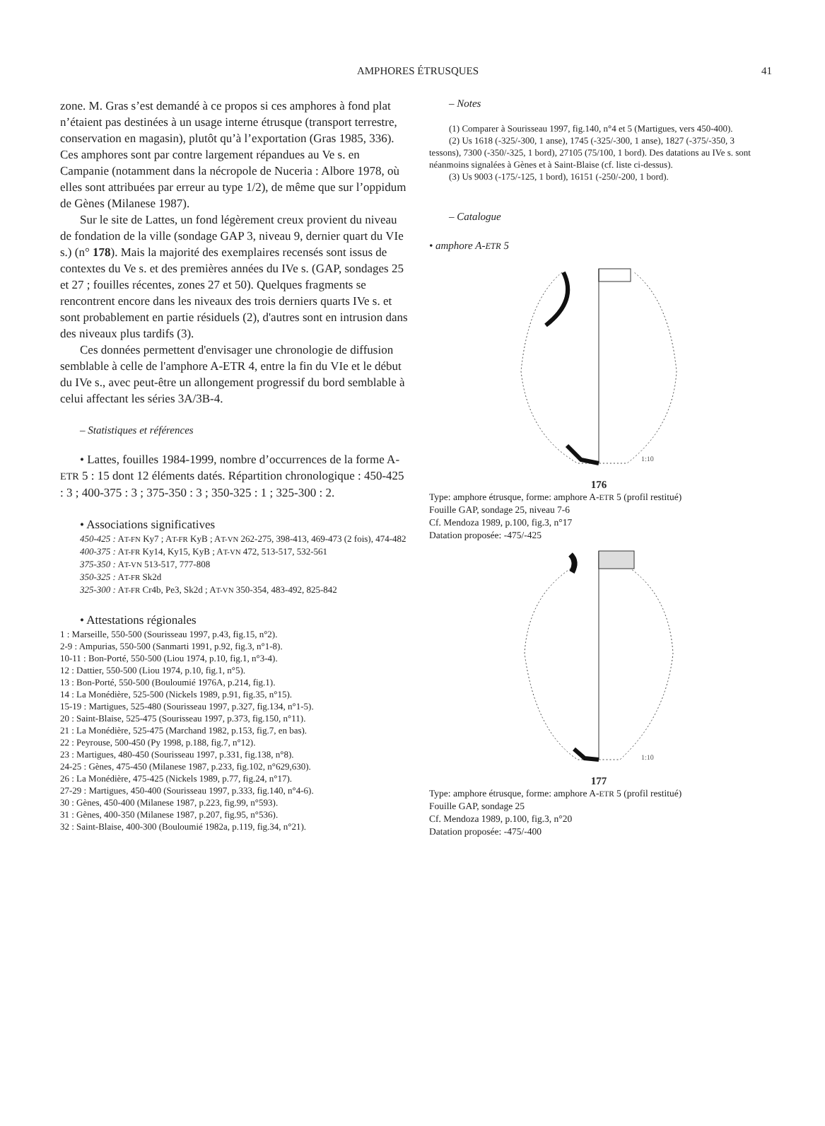AMPHORES ÉTRUSQUES
41
zone. M. Gras s’est demandé à ce propos si ces amphores à fond plat n’étaient pas destinées à un usage interne étrusque (transport terrestre, conservation en magasin), plutôt qu’à l’exportation (Gras 1985, 336). Ces amphores sont par contre largement répandues au Ve s. en Campanie (notamment dans la nécropole de Nuceria : Albore 1978, où elles sont attribuées par erreur au type 1/2), de même que sur l’oppidum de Gènes (Milanese 1987).
Sur le site de Lattes, un fond légèrement creux provient du niveau de fondation de la ville (sondage GAP 3, niveau 9, dernier quart du VIe s.) (n° 178). Mais la majorité des exemplaires recensés sont issus de contextes du Ve s. et des premières années du IVe s. (GAP, sondages 25 et 27 ; fouilles récentes, zones 27 et 50). Quelques fragments se rencontrent encore dans les niveaux des trois derniers quarts IVe s. et sont probablement en partie résiduels (2), d'autres sont en intrusion dans des niveaux plus tardifs (3).
Ces données permettent d'envisager une chronologie de diffusion semblable à celle de l'amphore A-ETR 4, entre la fin du VIe et le début du IVe s., avec peut-être un allongement progressif du bord semblable à celui affectant les séries 3A/3B-4.
– Statistiques et références
• Lattes, fouilles 1984-1999, nombre d’occurrences de la forme A-ETR 5 : 15 dont 12 éléments datés. Répartition chronologique : 450-425 : 3 ; 400-375 : 3 ; 375-350 : 3 ; 350-325 : 1 ; 325-300 : 2.
• Associations significatives
450-425 : AT-FN Ky7 ; AT-FR KyB ; AT-VN 262-275, 398-413, 469-473 (2 fois), 474-482
400-375 : AT-FR Ky14, Ky15, KyB ; AT-VN 472, 513-517, 532-561
375-350 : AT-VN 513-517, 777-808
350-325 : AT-FR Sk2d
325-300 : AT-FR Cr4b, Pe3, Sk2d ; AT-VN 350-354, 483-492, 825-842
• Attestations régionales
1 : Marseille, 550-500 (Sourisseau 1997, p.43, fig.15, n°2).
2-9 : Ampurias, 550-500 (Sanmarti 1991, p.92, fig.3, n°1-8).
10-11 : Bon-Porté, 550-500 (Liou 1974, p.10, fig.1, n°3-4).
12 : Dattier, 550-500 (Liou 1974, p.10, fig.1, n°5).
13 : Bon-Porté, 550-500 (Bouloumié 1976A, p.214, fig.1).
14 : La Monédière, 525-500 (Nickels 1989, p.91, fig.35, n°15).
15-19 : Martigues, 525-480 (Sourisseau 1997, p.327, fig.134, n°1-5).
20 : Saint-Blaise, 525-475 (Sourisseau 1997, p.373, fig.150, n°11).
21 : La Monédière, 525-475 (Marchand 1982, p.153, fig.7, en bas).
22 : Peyrouse, 500-450 (Py 1998, p.188, fig.7, n°12).
23 : Martigues, 480-450 (Sourisseau 1997, p.331, fig.138, n°8).
24-25 : Gènes, 475-450 (Milanese 1987, p.233, fig.102, n°629,630).
26 : La Monédière, 475-425 (Nickels 1989, p.77, fig.24, n°17).
27-29 : Martigues, 450-400 (Sourisseau 1997, p.333, fig.140, n°4-6).
30 : Gènes, 450-400 (Milanese 1987, p.223, fig.99, n°593).
31 : Gènes, 400-350 (Milanese 1987, p.207, fig.95, n°536).
32 : Saint-Blaise, 400-300 (Bouloumié 1982a, p.119, fig.34, n°21).
– Notes
(1) Comparer à Sourisseau 1997, fig.140, n°4 et 5 (Martigues, vers 450-400).
(2) Us 1618 (-325/-300, 1 anse), 1745 (-325/-300, 1 anse), 1827 (-375/-350, 3 tessons), 7300 (-350/-325, 1 bord), 27105 (75/100, 1 bord). Des datations au IVe s. sont néanmoins signalées à Gènes et à Saint-Blaise (cf. liste ci-dessus).
(3) Us 9003 (-175/-125, 1 bord), 16151 (-250/-200, 1 bord).
– Catalogue
• amphore A-ETR 5
1:10
176
Type: amphore étrusque, forme: amphore A-ETR 5 (profil restitué)
Fouille GAP, sondage 25, niveau 7-6
Cf. Mendoza 1989, p.100, fig.3, n°17
Datation proposée: -475/-425
1:10
177
Type: amphore étrusque, forme: amphore A-ETR 5 (profil restitué)
Fouille GAP, sondage 25
Cf. Mendoza 1989, p.100, fig.3, n°20
Datation proposée: -475/-400